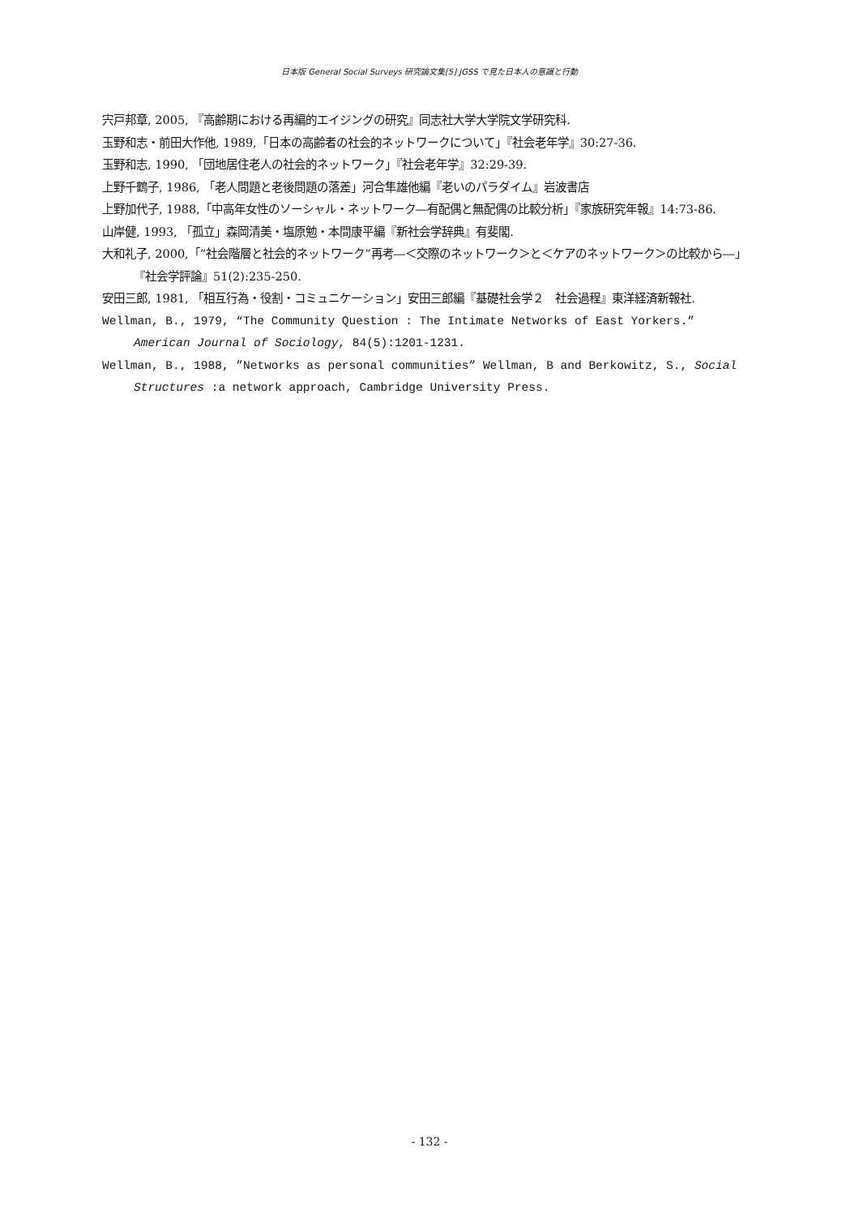日本版 General Social Surveys 研究論文集[5] JGSS で見た日本人の意識と行動
宍戸邦章, 2005, 『高齢期における再編的エイジングの研究』同志社大学大学院文学研究科.
玉野和志・前田大作他, 1989,「日本の高齢者の社会的ネットワークについて」『社会老年学』30:27-36.
玉野和志, 1990, 「団地居住老人の社会的ネットワーク」『社会老年学』32:29-39.
上野千鶴子, 1986, 「老人問題と老後問題の落差」河合隼雄他編『老いのパラダイム』岩波書店
上野加代子, 1988,「中高年女性のソーシャル・ネットワーク―有配偶と無配偶の比較分析」『家族研究年報』14:73-86.
山岸健, 1993, 「孤立」森岡清美・塩原勉・本間康平編『新社会学辞典』有斐閣.
大和礼子, 2000,「“社会階層と社会的ネットワーク”再考―＜交際のネットワーク＞と＜ケアのネットワーク＞の比較から―」『社会学評論』51(2):235-250.
安田三郎, 1981, 「相互行為・役割・コミュニケーション」安田三郎編『基礎社会学２　社会過程』東洋経済新報社.
Wellman, B., 1979, “The Community Question : The Intimate Networks of East Yorkers.” American Journal of Sociology, 84(5):1201-1231.
Wellman, B., 1988, ”Networks as personal communities” Wellman, B and Berkowitz, S., Social Structures :a network approach, Cambridge University Press.
- 132 -